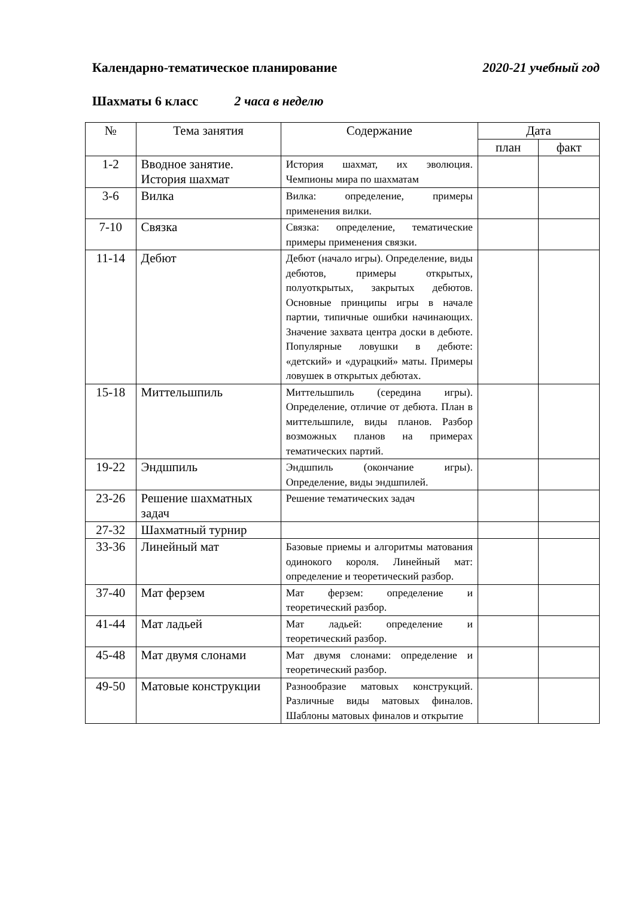Календарно-тематическое планирование 2020-21 учебный год
Шахматы 6 класс 2 часа в неделю
| № | Тема занятия | Содержание | Дата | |
| --- | --- | --- | --- | --- |
| | | | план | факт |
| 1-2 | Вводное занятие. История шахмат | История шахмат, их эволюция. Чемпионы мира по шахматам | | |
| 3-6 | Вилка | Вилка: определение, примеры применения вилки. | | |
| 7-10 | Связка | Связка: определение, тематические примеры применения связки. | | |
| 11-14 | Дебют | Дебют (начало игры). Определение, виды дебютов, примеры открытых, полуоткрытых, закрытых дебютов. Основные принципы игры в начале партии, типичные ошибки начинающих. Значение захвата центра доски в дебюте. Популярные ловушки в дебюте: «детский» и «дурацкий» маты. Примеры ловушек в открытых дебютах. | | |
| 15-18 | Миттельшпиль | Миттельшпиль (середина игры). Определение, отличие от дебюта. План в миттельшпиле, виды планов. Разбор возможных планов на примерах тематических партий. | | |
| 19-22 | Эндшпиль | Эндшпиль (окончание игры). Определение, виды эндшпилей. | | |
| 23-26 | Решение шахматных задач | Решение тематических задач | | |
| 27-32 | Шахматный турнир | | | |
| 33-36 | Линейный мат | Базовые приемы и алгоритмы матования одинокого короля. Линейный мат: определение и теоретический разбор. | | |
| 37-40 | Мат ферзем | Мат ферзем: определение и теоретический разбор. | | |
| 41-44 | Мат ладьей | Мат ладьей: определение и теоретический разбор. | | |
| 45-48 | Мат двумя слонами | Мат двумя слонами: определение и теоретический разбор. | | |
| 49-50 | Матовые конструкции | Разнообразие матовых конструкций. Различные виды матовых финалов. Шаблоны матовых финалов и открытие | | |